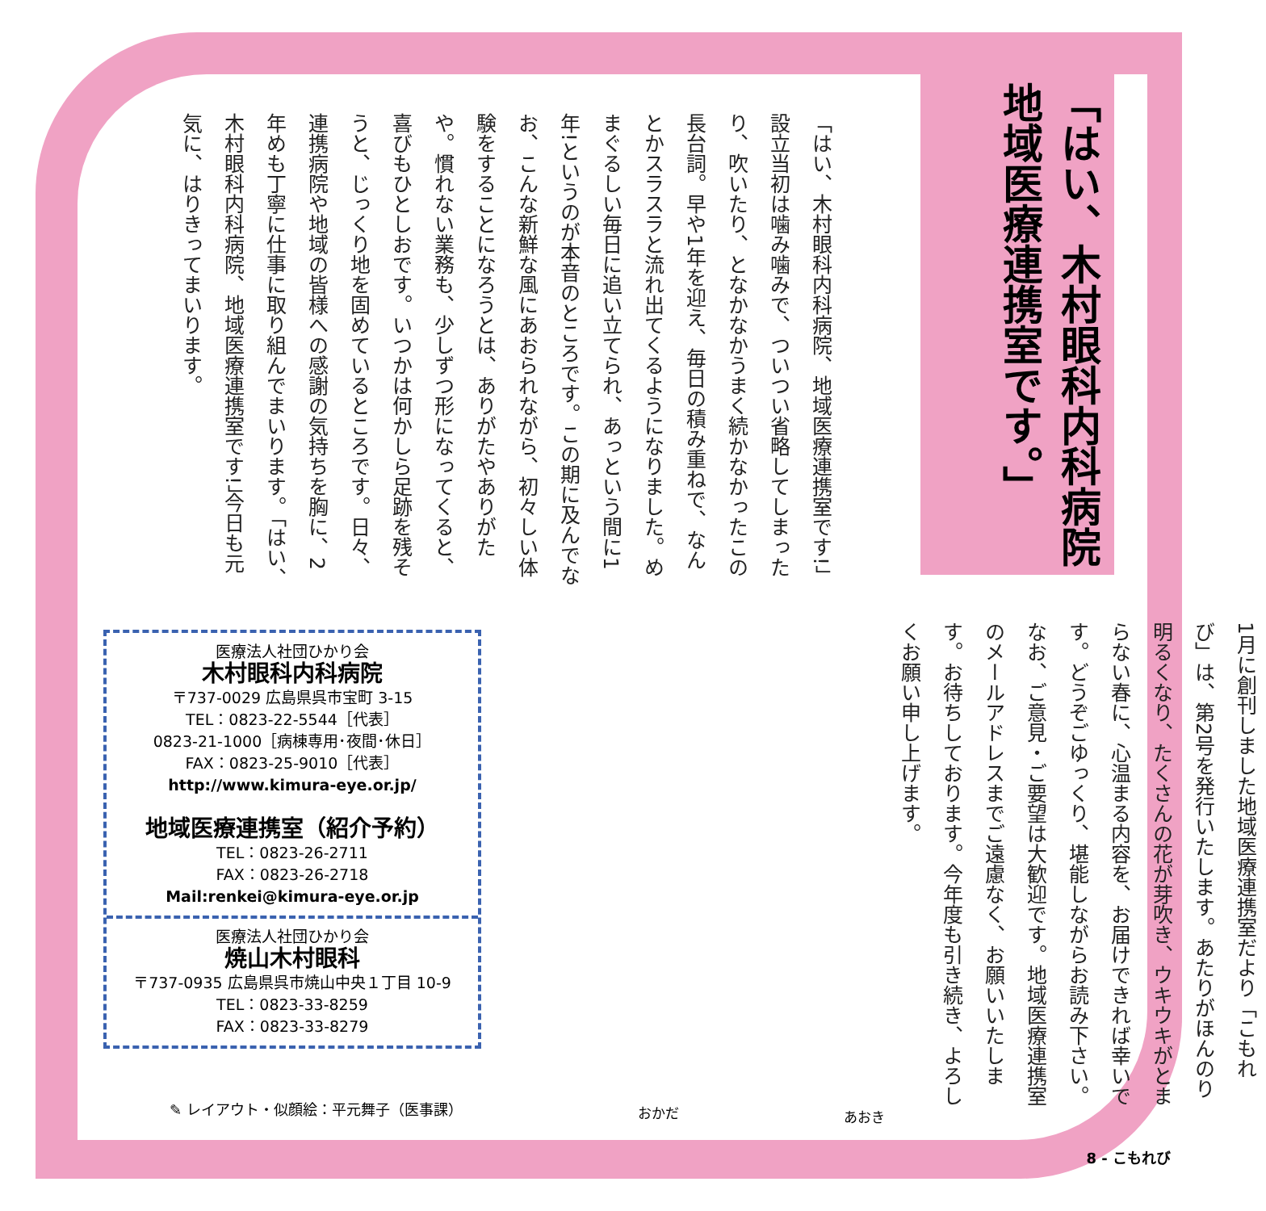「はい、木村眼科内科病院 地域医療連携室です。」
1月に創刊しました地域医療連携室だより「こもれび」は、第2号を発行いたします。あたりがほんのり明るくなり、たくさんの花が芽吹き、ウキウキがとまらない春に、心温まる内容を、お届けできれば幸いです。どうぞごゆっくり、堪能しながらお読み下さい。なお、ご意見・ご要望は大歓迎です。地域医療連携室のメールアドレスまでご遠慮なく、お願いいたします。お待ちしております。今年度も引き続き、よろしくお願い申し上げます。
「はい、木村眼科内科病院、地域医療連携室です!」設立当初は噛み噛みで、ついつい省略してしまったり、吹いたり、となかなかうまく続かなかったこの長台詞。早や1年を迎え、毎日の積み重ねで、なんとかスラスラと流れ出てくるようになりました。めまぐるしい毎日に追い立てられ、あっという間に1年!というのが本音のところです。この期に及んでなお、こんな新鮮な風にあおられながら、初々しい体験をすることになろうとは、ありがたやありがたや。慣れない業務も、少しずつ形になってくると、喜びもひとしおです。いつかは何かしら足跡を残そうと、じっくり地を固めているところです。日々、連携病院や地域の皆様への感謝の気持ちを胸に、2年めも丁寧に仕事に取り組んでまいります。「はい、木村眼科内科病院、地域医療連携室です!」今日も元気に、はりきってまいります。
医療法人社団ひかり会
木村眼科内科病院
〒737-0029 広島県呉市宝町 3-15
TEL：0823-22-5544［代表］
0823-21-1000［病棟専用･夜間･休日］
FAX：0823-25-9010［代表］
http://www.kimura-eye.or.jp/
地域医療連携室（紹介予約）
TEL：0823-26-2711
FAX：0823-26-2718
Mail:renkei@kimura-eye.or.jp
医療法人社団ひかり会
焼山木村眼科
〒737-0935 広島県呉市焼山中央１丁目 10-9
TEL：0823-33-8259
FAX：0823-33-8279
✎ レイアウト・似顔絵：平元舞子（医事課）
おかだ あおき
8 - こもれび